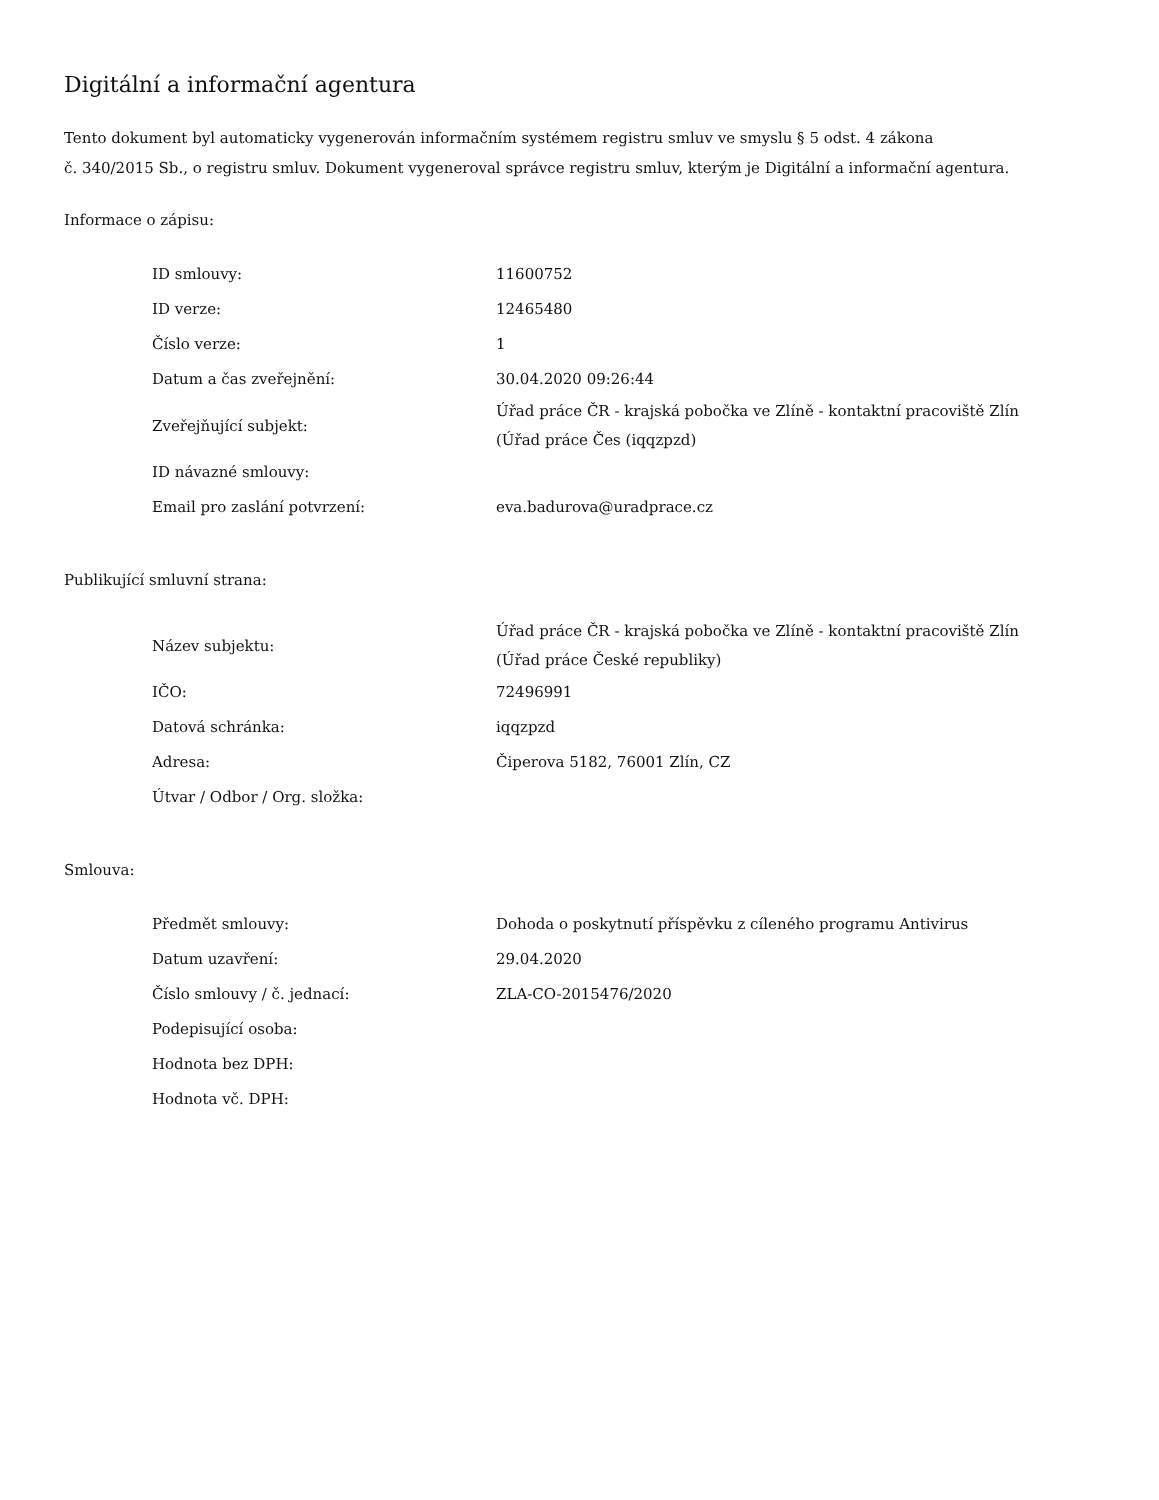Digitální a informační agentura
Tento dokument byl automaticky vygenerován informačním systémem registru smluv ve smyslu § 5 odst. 4 zákona
č. 340/2015 Sb., o registru smluv. Dokument vygeneroval správce registru smluv, kterým je Digitální a informační agentura.
Informace o zápisu:
| ID smlouvy: | 11600752 |
| ID verze: | 12465480 |
| Číslo verze: | 1 |
| Datum a čas zveřejnění: | 30.04.2020 09:26:44 |
| Zveřejňující subjekt: | Úřad práce ČR - krajská pobočka ve Zlíně - kontaktní pracoviště Zlín (Úřad práce Čes (iqqzpzd) |
| ID návazné smlouvy: | |
| Email pro zaslání potvrzení: | eva.badurova@uradprace.cz |
Publikující smluvní strana:
| Název subjektu: | Úřad práce ČR - krajská pobočka ve Zlíně - kontaktní pracoviště Zlín (Úřad práce České republiky) |
| IČO: | 72496991 |
| Datová schránka: | iqqzpzd |
| Adresa: | Čiperova 5182, 76001 Zlín, CZ |
| Útvar / Odbor / Org. složka: | |
Smlouva:
| Předmět smlouvy: | Dohoda o poskytnutí příspěvku z cíleného programu Antivirus |
| Datum uzavření: | 29.04.2020 |
| Číslo smlouvy / č. jednací: | ZLA-CO-2015476/2020 |
| Podepisující osoba: | |
| Hodnota bez DPH: | |
| Hodnota vč. DPH: | |